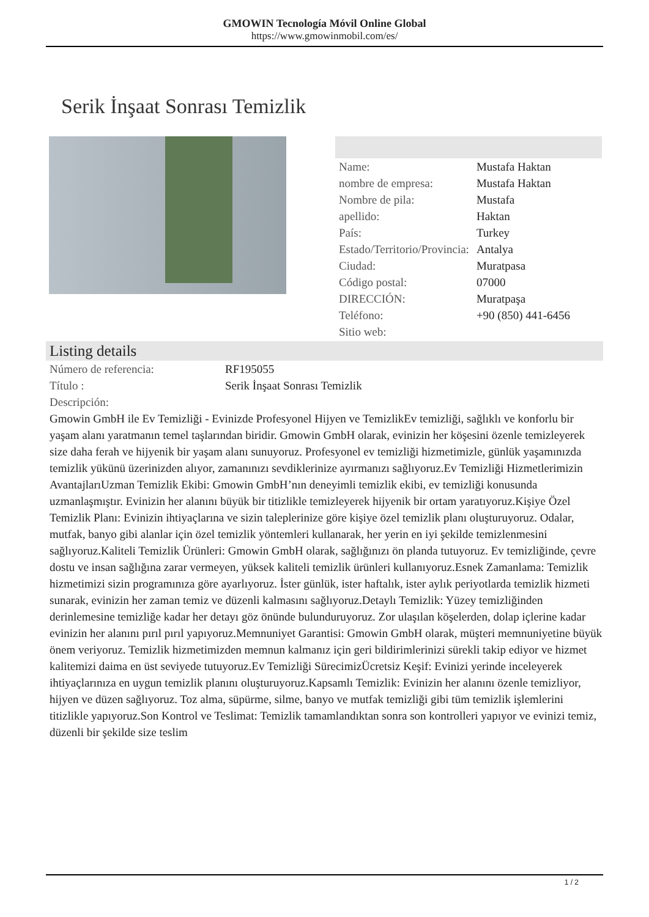GMOWIN Tecnología Móvil Online Global
https://www.gmowinmobil.com/es/
Serik İnşaat Sonrası Temizlik
| Name: | Mustafa Haktan |
| nombre de empresa: | Mustafa Haktan |
| Nombre de pila: | Mustafa |
| apellido: | Haktan |
| País: | Turkey |
| Estado/Territorio/Provincia: | Antalya |
| Ciudad: | Muratpasa |
| Código postal: | 07000 |
| DIRECCIÓN: | Muratpaşa |
| Teléfono: | +90 (850) 441-6456 |
| Sitio web: | |
Listing details
| Número de referencia: | RF195055 |
| Título : | Serik İnşaat Sonrası Temizlik |
| Descripción: | |
Gmowin GmbH ile Ev Temizliği - Evinizde Profesyonel Hijyen ve TemizlikEv temizliği, sağlıklı ve konforlu bir yaşam alanı yaratmanın temel taşlarından biridir. Gmowin GmbH olarak, evinizin her köşesini özenle temizleyerek size daha ferah ve hijyenik bir yaşam alanı sunuyoruz. Profesyonel ev temizliği hizmetimizle, günlük yaşamınızda temizlik yükünü üzerinizden alıyor, zamanınızı sevdiklerinize ayırmanızı sağlıyoruz.Ev Temizliği Hizmetlerimizin AvantajlarıUzman Temizlik Ekibi: Gmowin GmbH’nın deneyimli temizlik ekibi, ev temizliği konusunda uzmanlaşmıştır. Evinizin her alanını büyük bir titizlikle temizleyerek hijyenik bir ortam yaratıyoruz.Kişiye Özel Temizlik Planı: Evinizin ihtiyaçlarına ve sizin taleplerinize göre kişiye özel temizlik planı oluşturuyoruz. Odalar, mutfak, banyo gibi alanlar için özel temizlik yöntemleri kullanarak, her yerin en iyi şekilde temizlenmesini sağlıyoruz.Kaliteli Temizlik Ürünleri: Gmowin GmbH olarak, sağlığınızı ön planda tutuyoruz. Ev temizliğinde, çevre dostu ve insan sağlığına zarar vermeyen, yüksek kaliteli temizlik ürünleri kullanıyoruz.Esnek Zamanlama: Temizlik hizmetimizi sizin programınıza göre ayarlıyoruz. İster günlük, ister haftalık, ister aylık periyotlarda temizlik hizmeti sunarak, evinizin her zaman temiz ve düzenli kalmasını sağlıyoruz.Detaylı Temizlik: Yüzey temizliğinden derinlemesine temizliğe kadar her detayı göz önünde bulunduruyoruz. Zor ulaşılan köşelerden, dolap içlerine kadar evinizin her alanını pırıl pırıl yapıyoruz.Memnuniyet Garantisi: Gmowin GmbH olarak, müşteri memnuniyetine büyük önem veriyoruz. Temizlik hizmetimizden memnun kalmanız için geri bildirimlerinizi sürekli takip ediyor ve hizmet kalitemizi daima en üst seviyede tutuyoruz.Ev Temizliği SürecimizÜcretsiz Keşif: Evinizi yerinde inceleyerek ihtiyaçlarınıza en uygun temizlik planını oluşturuyoruz.Kapsamlı Temizlik: Evinizin her alanını özenle temizliyor, hijyen ve düzen sağlıyoruz. Toz alma, süpürme, silme, banyo ve mutfak temizliği gibi tüm temizlik işlemlerini titizlikle yapıyoruz.Son Kontrol ve Teslimat: Temizlik tamamlandıktan sonra son kontrolleri yapıyor ve evinizi temiz, düzenli bir şekilde size teslim
1 / 2